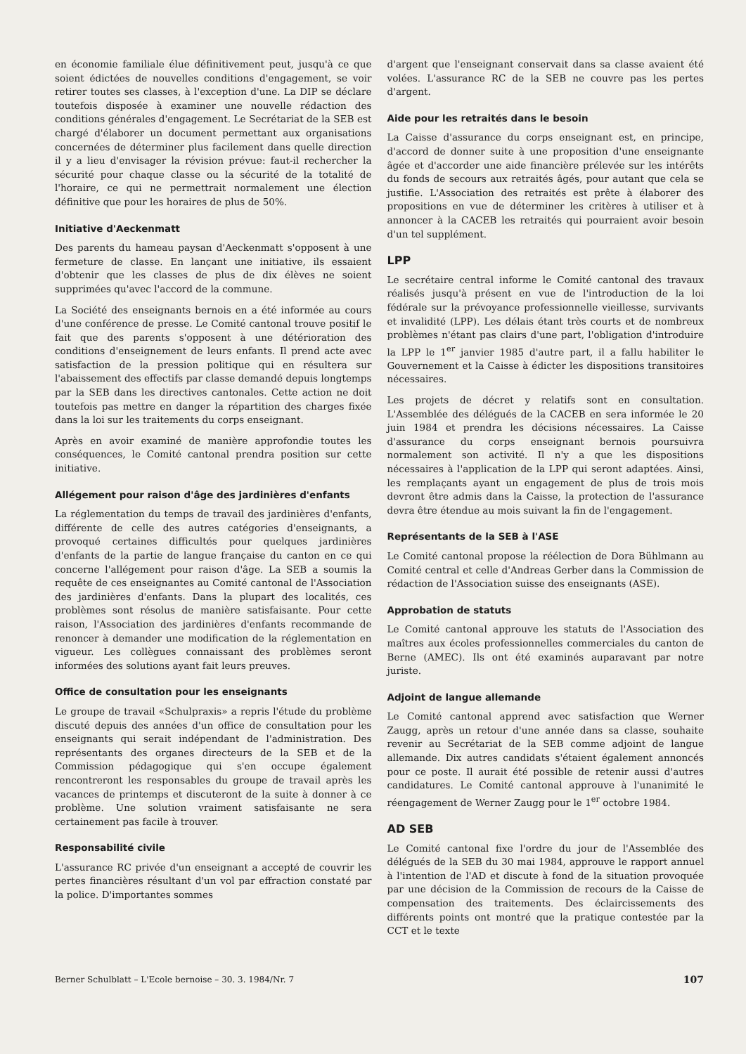en économie familiale élue définitivement peut, jusqu'à ce que soient édictées de nouvelles conditions d'engagement, se voir retirer toutes ses classes, à l'exception d'une. La DIP se déclare toutefois disposée à examiner une nouvelle rédaction des conditions générales d'engagement. Le Secrétariat de la SEB est chargé d'élaborer un document permettant aux organisations concernées de déterminer plus facilement dans quelle direction il y a lieu d'envisager la révision prévue: faut-il rechercher la sécurité pour chaque classe ou la sécurité de la totalité de l'horaire, ce qui ne permettrait normalement une élection définitive que pour les horaires de plus de 50%.
Initiative d'Aeckenmatt
Des parents du hameau paysan d'Aeckenmatt s'opposent à une fermeture de classe. En lançant une initiative, ils essaient d'obtenir que les classes de plus de dix élèves ne soient supprimées qu'avec l'accord de la commune.
La Société des enseignants bernois en a été informée au cours d'une conférence de presse. Le Comité cantonal trouve positif le fait que des parents s'opposent à une détérioration des conditions d'enseignement de leurs enfants. Il prend acte avec satisfaction de la pression politique qui en résultera sur l'abaissement des effectifs par classe demandé depuis longtemps par la SEB dans les directives cantonales. Cette action ne doit toutefois pas mettre en danger la répartition des charges fixée dans la loi sur les traitements du corps enseignant.
Après en avoir examiné de manière approfondie toutes les conséquences, le Comité cantonal prendra position sur cette initiative.
Allégement pour raison d'âge des jardinières d'enfants
La réglementation du temps de travail des jardinières d'enfants, différente de celle des autres catégories d'enseignants, a provoqué certaines difficultés pour quelques jardinières d'enfants de la partie de langue française du canton en ce qui concerne l'allégement pour raison d'âge. La SEB a soumis la requête de ces enseignantes au Comité cantonal de l'Association des jardinières d'enfants. Dans la plupart des localités, ces problèmes sont résolus de manière satisfaisante. Pour cette raison, l'Association des jardinières d'enfants recommande de renoncer à demander une modification de la réglementation en vigueur. Les collègues connaissant des problèmes seront informées des solutions ayant fait leurs preuves.
Office de consultation pour les enseignants
Le groupe de travail «Schulpraxis» a repris l'étude du problème discuté depuis des années d'un office de consultation pour les enseignants qui serait indépendant de l'administration. Des représentants des organes directeurs de la SEB et de la Commission pédagogique qui s'en occupe également rencontreront les responsables du groupe de travail après les vacances de printemps et discuteront de la suite à donner à ce problème. Une solution vraiment satisfaisante ne sera certainement pas facile à trouver.
Responsabilité civile
L'assurance RC privée d'un enseignant a accepté de couvrir les pertes financières résultant d'un vol par effraction constaté par la police. D'importantes sommes
d'argent que l'enseignant conservait dans sa classe avaient été volées. L'assurance RC de la SEB ne couvre pas les pertes d'argent.
Aide pour les retraités dans le besoin
La Caisse d'assurance du corps enseignant est, en principe, d'accord de donner suite à une proposition d'une enseignante âgée et d'accorder une aide financière prélevée sur les intérêts du fonds de secours aux retraités âgés, pour autant que cela se justifie. L'Association des retraités est prête à élaborer des propositions en vue de déterminer les critères à utiliser et à annoncer à la CACEB les retraités qui pourraient avoir besoin d'un tel supplément.
LPP
Le secrétaire central informe le Comité cantonal des travaux réalisés jusqu'à présent en vue de l'introduction de la loi fédérale sur la prévoyance professionnelle vieillesse, survivants et invalidité (LPP). Les délais étant très courts et de nombreux problèmes n'étant pas clairs d'une part, l'obligation d'introduire la LPP le 1<sup>er</sup> janvier 1985 d'autre part, il a fallu habiliter le Gouvernement et la Caisse à édicter les dispositions transitoires nécessaires.
Les projets de décret y relatifs sont en consultation. L'Assemblée des délégués de la CACEB en sera informée le 20 juin 1984 et prendra les décisions nécessaires. La Caisse d'assurance du corps enseignant bernois poursuivra normalement son activité. Il n'y a que les dispositions nécessaires à l'application de la LPP qui seront adaptées. Ainsi, les remplaçants ayant un engagement de plus de trois mois devront être admis dans la Caisse, la protection de l'assurance devra être étendue au mois suivant la fin de l'engagement.
Représentants de la SEB à l'ASE
Le Comité cantonal propose la réélection de Dora Bühlmann au Comité central et celle d'Andreas Gerber dans la Commission de rédaction de l'Association suisse des enseignants (ASE).
Approbation de statuts
Le Comité cantonal approuve les statuts de l'Association des maîtres aux écoles professionnelles commerciales du canton de Berne (AMEC). Ils ont été examinés auparavant par notre juriste.
Adjoint de langue allemande
Le Comité cantonal apprend avec satisfaction que Werner Zaugg, après un retour d'une année dans sa classe, souhaite revenir au Secrétariat de la SEB comme adjoint de langue allemande. Dix autres candidats s'étaient également annoncés pour ce poste. Il aurait été possible de retenir aussi d'autres candidatures. Le Comité cantonal approuve à l'unanimité le réengagement de Werner Zaugg pour le 1<sup>er</sup> octobre 1984.
AD SEB
Le Comité cantonal fixe l'ordre du jour de l'Assemblée des délégués de la SEB du 30 mai 1984, approuve le rapport annuel à l'intention de l'AD et discute à fond de la situation provoquée par une décision de la Commission de recours de la Caisse de compensation des traitements. Des éclaircissements des différents points ont montré que la pratique contestée par la CCT et le texte
Berner Schulblatt – L'Ecole bernoise – 30. 3. 1984/Nr. 7 107